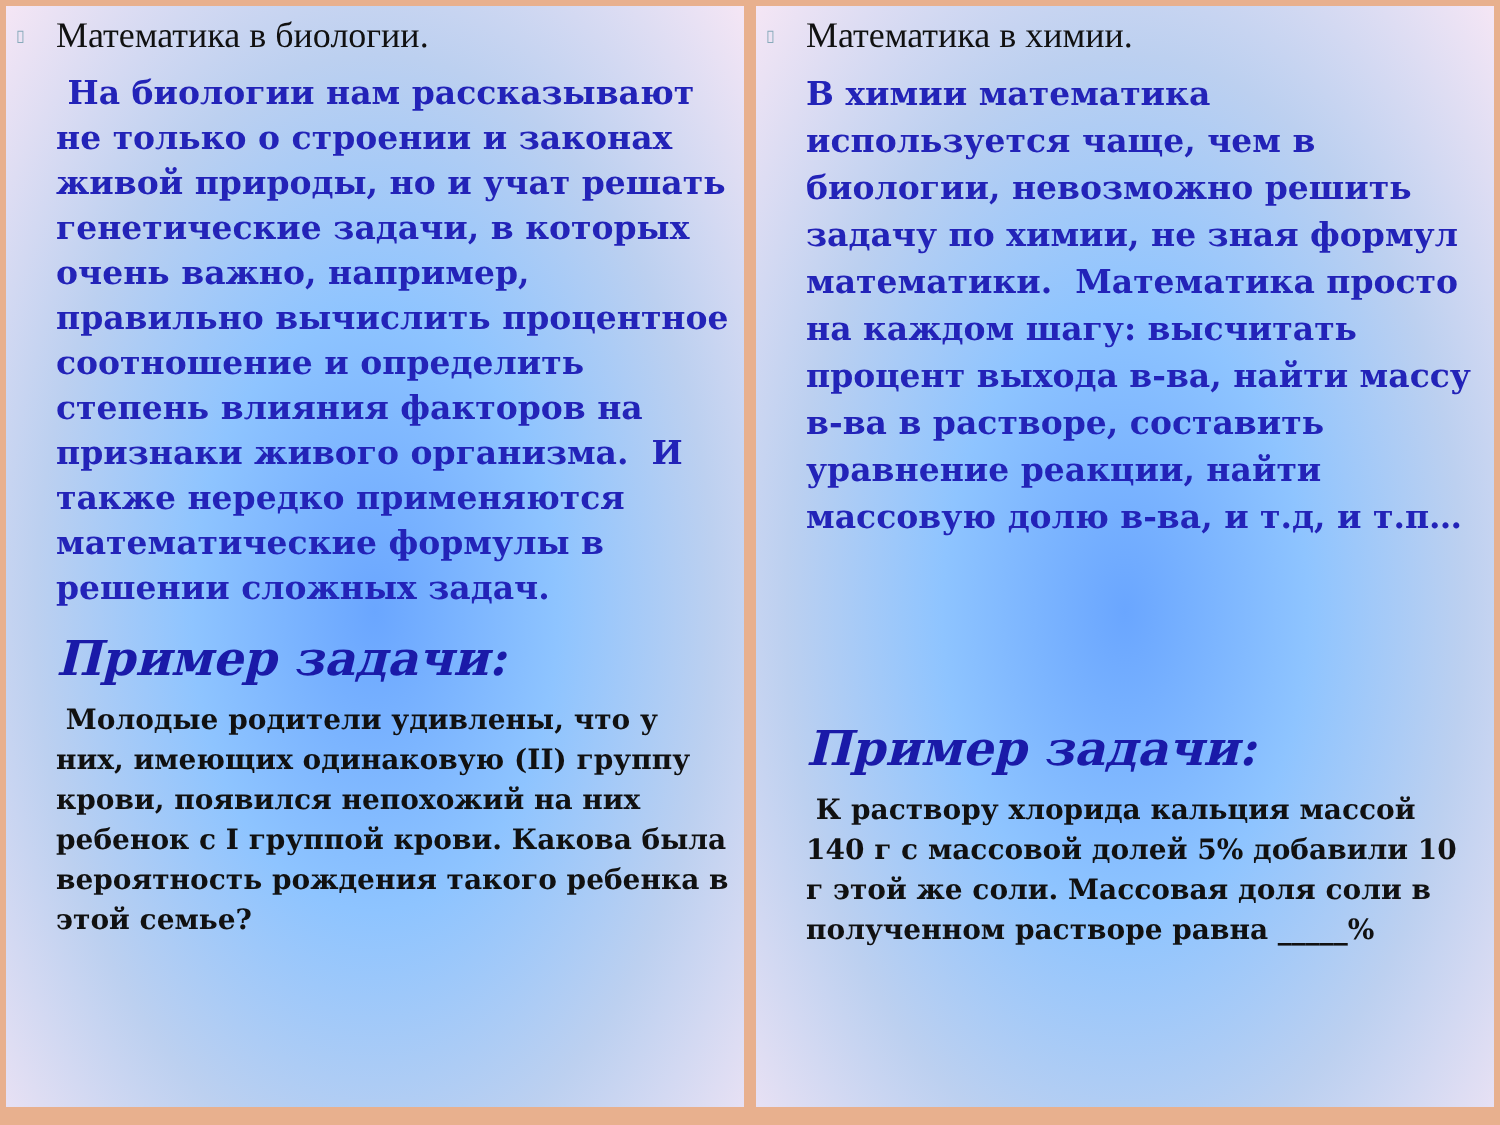▯ Математика в биологии.
На биологии нам рассказывают не только о строении и законах живой природы, но и учат решать генетические задачи, в которых очень важно, например, правильно вычислить процентное соотношение и определить степень влияния факторов на признаки живого организма. И также нередко применяются математические формулы в решении сложных задач.
Пример задачи:
Молодые родители удивлены, что у них, имеющих одинаковую (II) группу крови, появился непохожий на них ребенок с I группой крови. Какова была вероятность рождения такого ребенка в этой семье?
▯ Математика в химии.
В химии математика используется чаще, чем в биологии, невозможно решить задачу по химии, не зная формул математики. Математика просто на каждом шагу: высчитать процент выхода в-ва, найти массу в-ва в растворе, составить уравнение реакции, найти массовую долю в-ва, и т.д, и т.п…
Пример задачи:
К раствору хлорида кальция массой 140 г с массовой долей 5% добавили 10 г этой же соли. Массовая доля соли в полученном растворе равна _____%